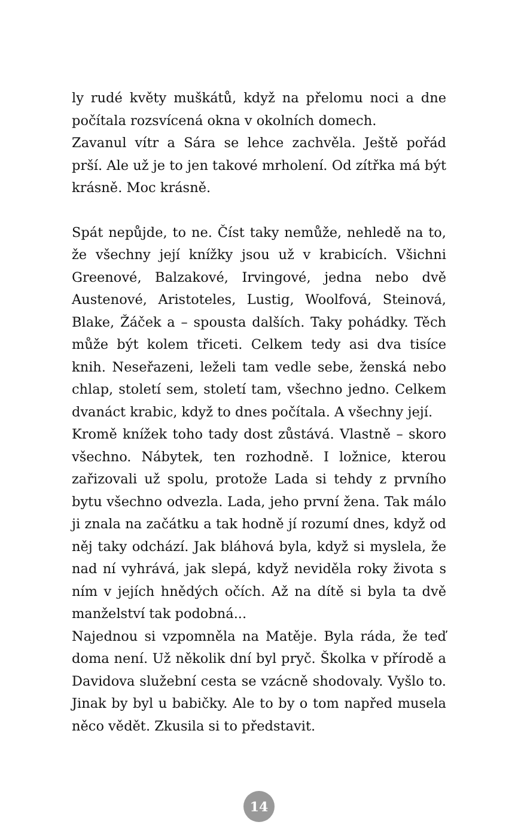ly rudé květy muškátů, když na přelomu noci a dne počítala rozsvícená okna v okolních domech.
Zavanul vítr a Sára se lehce zachvěla. Ještě pořád prší. Ale už je to jen takové mrholení. Od zítřka má být krásně. Moc krásně.
Spát nepůjde, to ne. Číst taky nemůže, nehledě na to, že všechny její knížky jsou už v krabicích. Všichni Greenové, Balzakové, Irvingové, jedna nebo dvě Austenové, Aristoteles, Lustig, Woolfová, Steinová, Blake, Žáček a – spousta dalších. Taky pohádky. Těch může být kolem třiceti. Celkem tedy asi dva tisíce knih. Neseřazeni, leželi tam vedle sebe, ženská nebo chlap, století sem, století tam, všechno jedno. Celkem dvanáct krabic, když to dnes počítala. A všechny její.
Kromě knížek toho tady dost zůstává. Vlastně – skoro všechno. Nábytek, ten rozhodně. I ložnice, kterou zařizovali už spolu, protože Lada si tehdy z prvního bytu všechno odvezla. Lada, jeho první žena. Tak málo ji znala na začátku a tak hodně jí rozumí dnes, když od něj taky odchází. Jak bláhová byla, když si myslela, že nad ní vyhrává, jak slepá, když neviděla roky života s ním v jejích hnědých očích. Až na dítě si byla ta dvě manželství tak podobná...
Najednou si vzpomněla na Matěje. Byla ráda, že teď doma není. Už několik dní byl pryč. Školka v přírodě a Davidova služební cesta se vzácně shodovaly. Vyšlo to. Jinak by byl u babičky. Ale to by o tom napřed musela něco vědět. Zkusila si to představit.
14